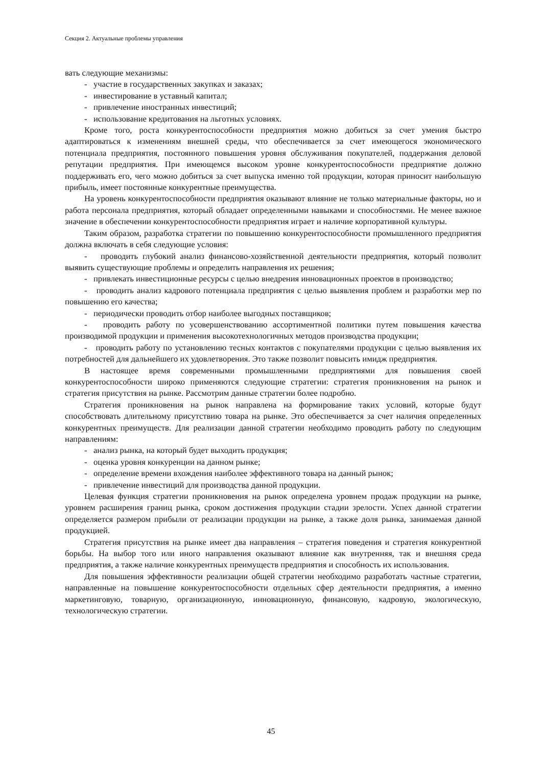Секция 2. Актуальные проблемы управления
вать следующие механизмы:
- участие в государственных закупках и заказах;
- инвестирование в уставный капитал;
- привлечение иностранных инвестиций;
- использование кредитования на льготных условиях.
Кроме того, роста конкурентоспособности предприятия можно добиться за счет умения быстро адаптироваться к изменениям внешней среды, что обеспечивается за счет имеющегося экономического потенциала предприятия, постоянного повышения уровня обслуживания покупателей, поддержания деловой репутации предприятия. При имеющемся высоком уровне конкурентоспособности предприятие должно поддерживать его, чего можно добиться за счет выпуска именно той продукции, которая приносит наибольшую прибыль, имеет постоянные конкурентные преимущества.
На уровень конкурентоспособности предприятия оказывают влияние не только материальные факторы, но и работа персонала предприятия, который обладает определенными навыками и способностями. Не менее важное значение в обеспечении конкурентоспособности предприятия играет и наличие корпоративной культуры.
Таким образом, разработка стратегии по повышению конкурентоспособности промышленного предприятия должна включать в себя следующие условия:
- проводить глубокий анализ финансово-хозяйственной деятельности предприятия, который позволит выявить существующие проблемы и определить направления их решения;
- привлекать инвестиционные ресурсы с целью внедрения инновационных проектов в производство;
- проводить анализ кадрового потенциала предприятия с целью выявления проблем и разработки мер по повышению его качества;
- периодически проводить отбор наиболее выгодных поставщиков;
- проводить работу по усовершенствованию ассортиментной политики путем повышения качества производимой продукции и применения высокотехнологичных методов производства продукции;
- проводить работу по установлению тесных контактов с покупателями продукции с целью выявления их потребностей для дальнейшего их удовлетворения. Это также позволит повысить имидж предприятия.
В настоящее время современными промышленными предприятиями для повышения своей конкурентоспособности широко применяются следующие стратегии: стратегия проникновения на рынок и стратегия присутствия на рынке. Рассмотрим данные стратегии более подробно.
Стратегия проникновения на рынок направлена на формирование таких условий, которые будут способствовать длительному присутствию товара на рынке. Это обеспечивается за счет наличия определенных конкурентных преимуществ. Для реализации данной стратегии необходимо проводить работу по следующим направлениям:
- анализ рынка, на который будет выходить продукция;
- оценка уровня конкуренции на данном рынке;
- определение времени вхождения наиболее эффективного товара на данный рынок;
- привлечение инвестиций для производства данной продукции.
Целевая функция стратегии проникновения на рынок определена уровнем продаж продукции на рынке, уровнем расширения границ рынка, сроком достижения продукции стадии зрелости. Успех данной стратегии определяется размером прибыли от реализации продукции на рынке, а также доля рынка, занимаемая данной продукцией.
Стратегия присутствия на рынке имеет два направления – стратегия поведения и стратегия конкурентной борьбы. На выбор того или иного направления оказывают влияние как внутренняя, так и внешняя среда предприятия, а также наличие конкурентных преимуществ предприятия и способность их использования.
Для повышения эффективности реализации общей стратегии необходимо разработать частные стратегии, направленные на повышение конкурентоспособности отдельных сфер деятельности предприятия, а именно маркетинговую, товарную, организационную, инновационную, финансовую, кадровую, экологическую, технологическую стратегии.
45